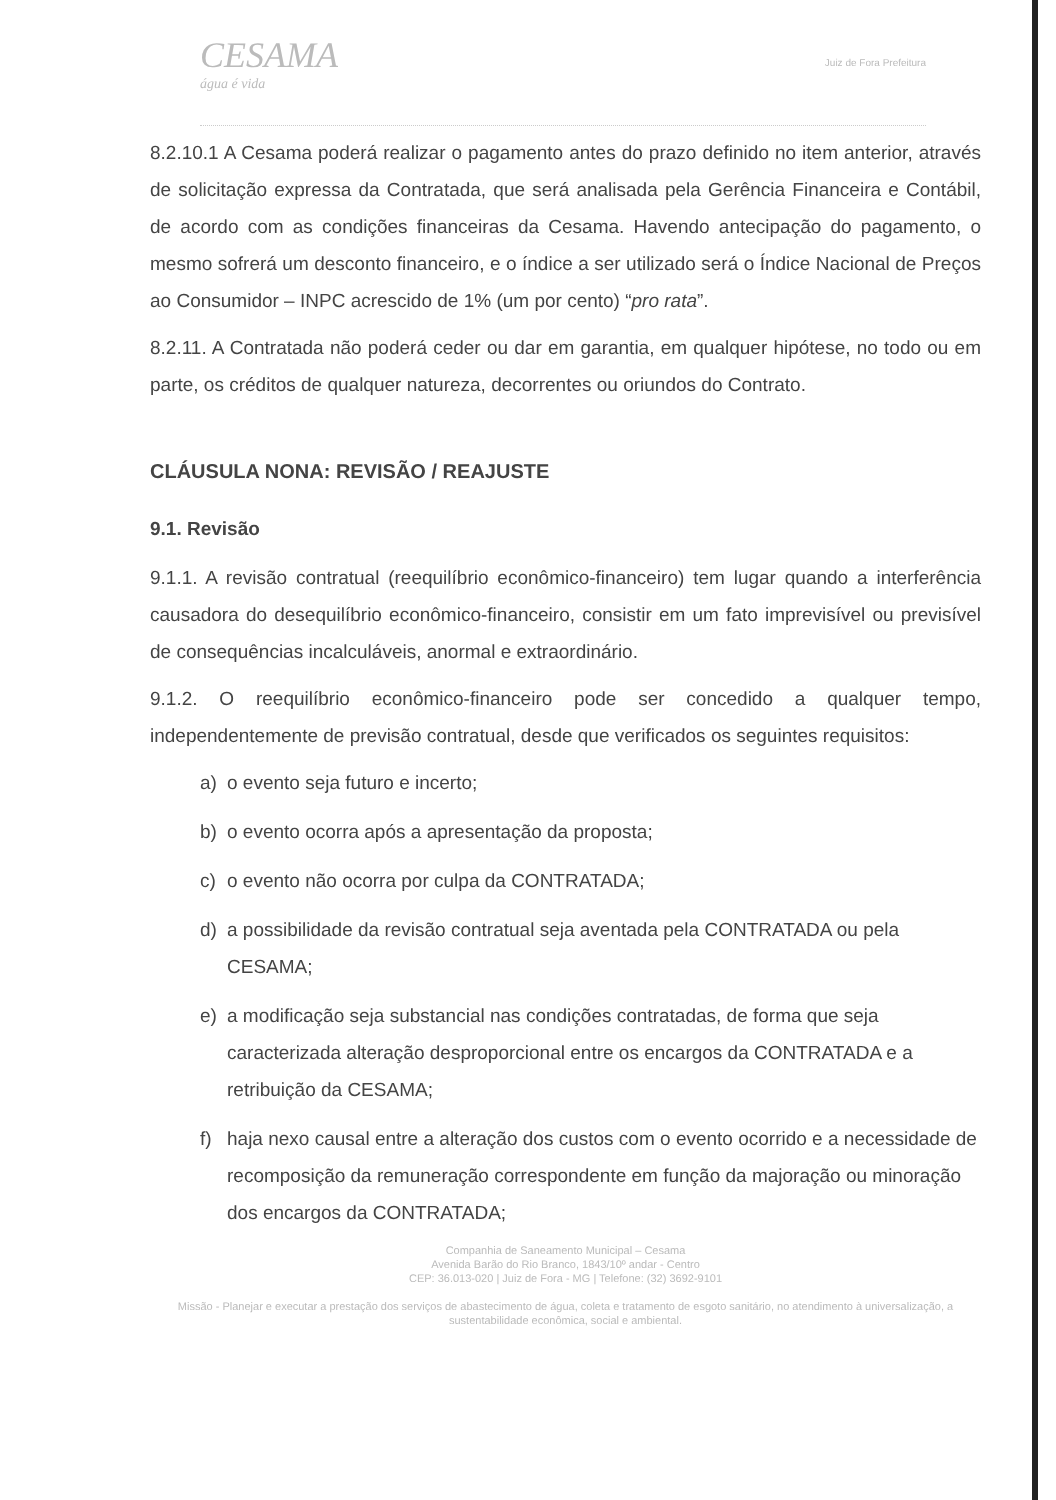CESAMA
água é vida
Juiz de Fora Prefeitura
8.2.10.1 A Cesama poderá realizar o pagamento antes do prazo definido no item anterior, através de solicitação expressa da Contratada, que será analisada pela Gerência Financeira e Contábil, de acordo com as condições financeiras da Cesama. Havendo antecipação do pagamento, o mesmo sofrerá um desconto financeiro, e o índice a ser utilizado será o Índice Nacional de Preços ao Consumidor – INPC acrescido de 1% (um por cento) “pro rata”.
8.2.11. A Contratada não poderá ceder ou dar em garantia, em qualquer hipótese, no todo ou em parte, os créditos de qualquer natureza, decorrentes ou oriundos do Contrato.
CLÁUSULA NONA: REVISÃO / REAJUSTE
9.1. Revisão
9.1.1. A revisão contratual (reequilíbrio econômico-financeiro) tem lugar quando a interferência causadora do desequilíbrio econômico-financeiro, consistir em um fato imprevisível ou previsível de consequências incalculáveis, anormal e extraordinário.
9.1.2. O reequilíbrio econômico-financeiro pode ser concedido a qualquer tempo, independentemente de previsão contratual, desde que verificados os seguintes requisitos:
a) o evento seja futuro e incerto;
b) o evento ocorra após a apresentação da proposta;
c) o evento não ocorra por culpa da CONTRATADA;
d) a possibilidade da revisão contratual seja aventada pela CONTRATADA ou pela CESAMA;
e) a modificação seja substancial nas condições contratadas, de forma que seja caracterizada alteração desproporcional entre os encargos da CONTRATADA e a retribuição da CESAMA;
f) haja nexo causal entre a alteração dos custos com o evento ocorrido e a necessidade de recomposição da remuneração correspondente em função da majoração ou minoração dos encargos da CONTRATADA;
Companhia de Saneamento Municipal – Cesama
Avenida Barão do Rio Branco, 1843/10º andar - Centro
CEP: 36.013-020 | Juiz de Fora - MG | Telefone: (32) 3692-9101
Missão - Planejar e executar a prestação dos serviços de abastecimento de água, coleta e tratamento de esgoto sanitário, no atendimento à universalização, a sustentabilidade econômica, social e ambiental.